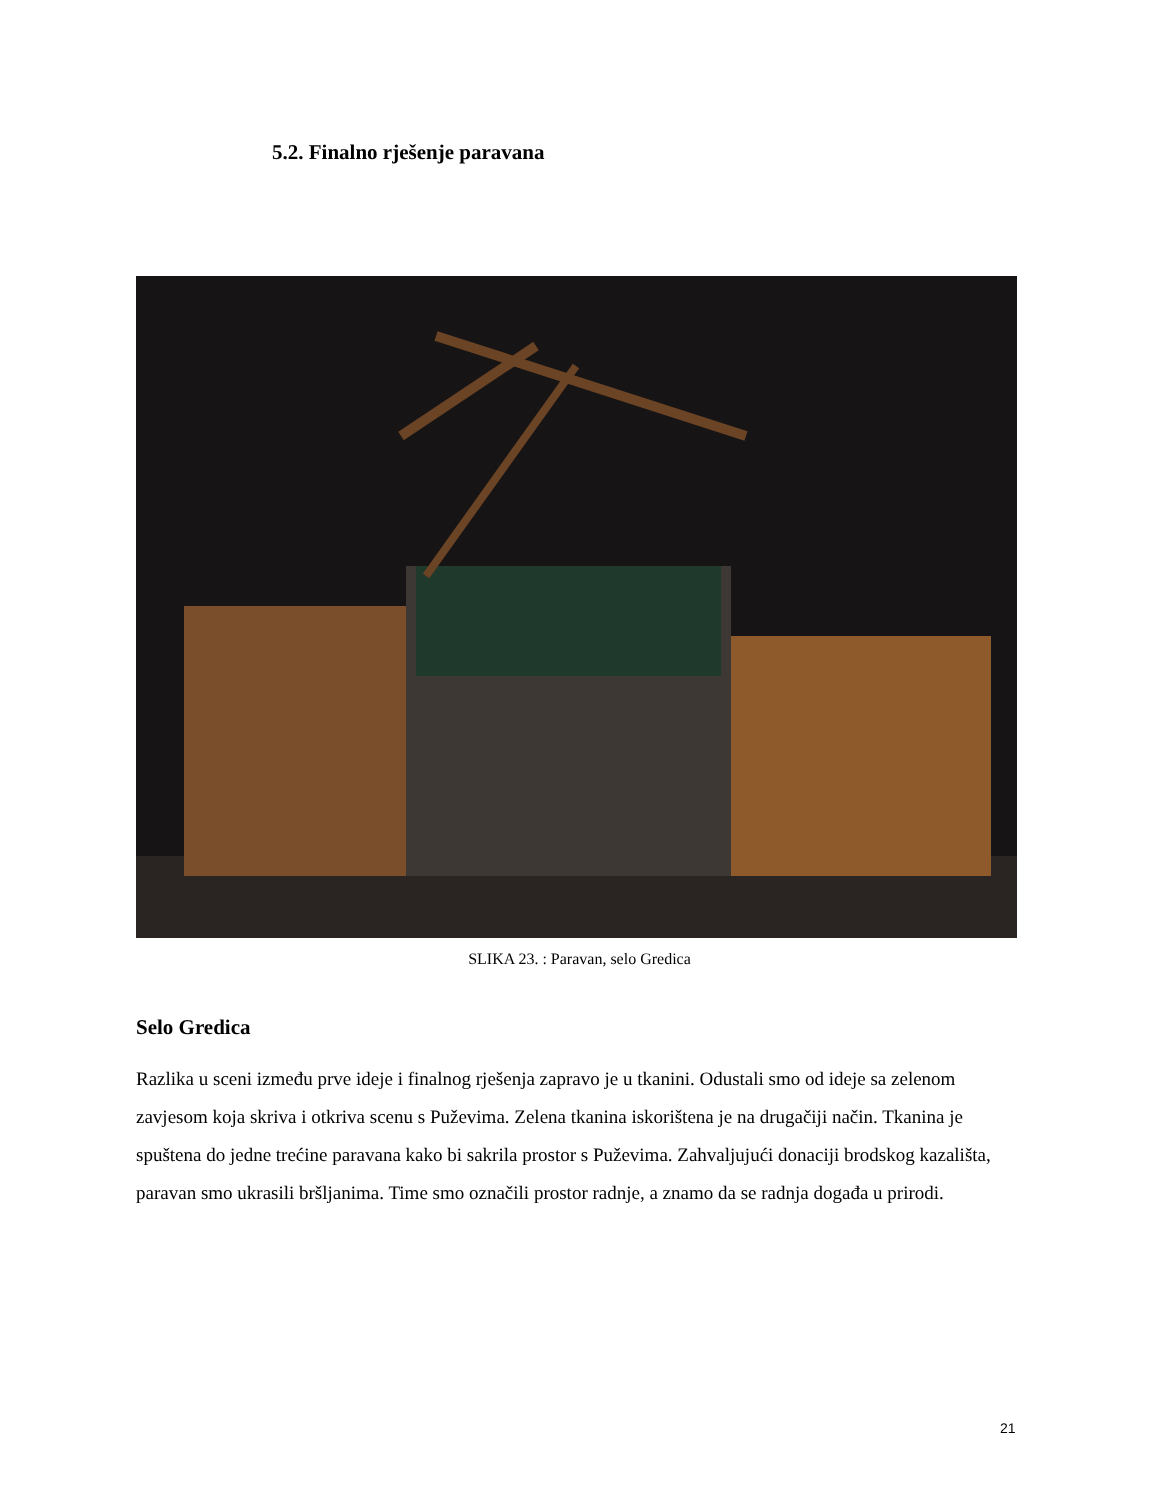5.2. Finalno rješenje paravana
SLIKA 23. : Paravan, selo Gredica
Selo Gredica
Razlika u sceni između prve ideje i finalnog rješenja zapravo je u tkanini. Odustali smo od ideje sa zelenom zavjesom koja skriva i otkriva scenu s Puževima. Zelena tkanina iskorištena je na drugačiji način. Tkanina je spuštena do jedne trećine paravana kako bi sakrila prostor s Puževima. Zahvaljujući donaciji brodskog kazališta, paravan smo ukrasili bršljanima. Time smo označili prostor radnje, a znamo da se radnja događa u prirodi.
21